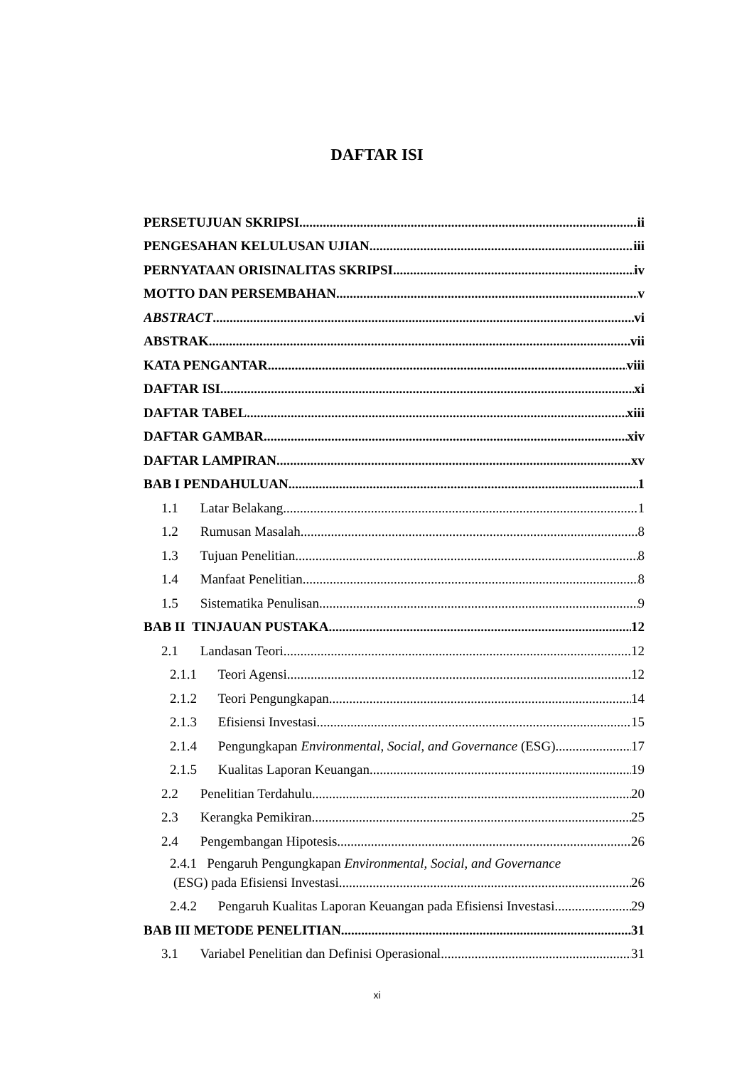DAFTAR ISI
PERSETUJUAN SKRIPSI ii
PENGESAHAN KELULUSAN UJIAN iii
PERNYATAAN ORISINALITAS SKRIPSI iv
MOTTO DAN PERSEMBAHAN v
ABSTRACT vi
ABSTRAK vii
KATA PENGANTAR viii
DAFTAR ISI xi
DAFTAR TABEL xiii
DAFTAR GAMBAR xiv
DAFTAR LAMPIRAN xv
BAB I PENDAHULUAN 1
1.1 Latar Belakang 1
1.2 Rumusan Masalah 8
1.3 Tujuan Penelitian 8
1.4 Manfaat Penelitian 8
1.5 Sistematika Penulisan 9
BAB II TINJAUAN PUSTAKA 12
2.1 Landasan Teori 12
2.1.1 Teori Agensi 12
2.1.2 Teori Pengungkapan 14
2.1.3 Efisiensi Investasi 15
2.1.4 Pengungkapan Environmental, Social, and Governance (ESG) 17
2.1.5 Kualitas Laporan Keuangan 19
2.2 Penelitian Terdahulu 20
2.3 Kerangka Pemikiran 25
2.4 Pengembangan Hipotesis 26
2.4.1 Pengaruh Pengungkapan Environmental, Social, and Governance
(ESG) pada Efisiensi Investasi 26
2.4.2 Pengaruh Kualitas Laporan Keuangan pada Efisiensi Investasi 29
BAB III METODE PENELITIAN 31
3.1 Variabel Penelitian dan Definisi Operasional 31
xi